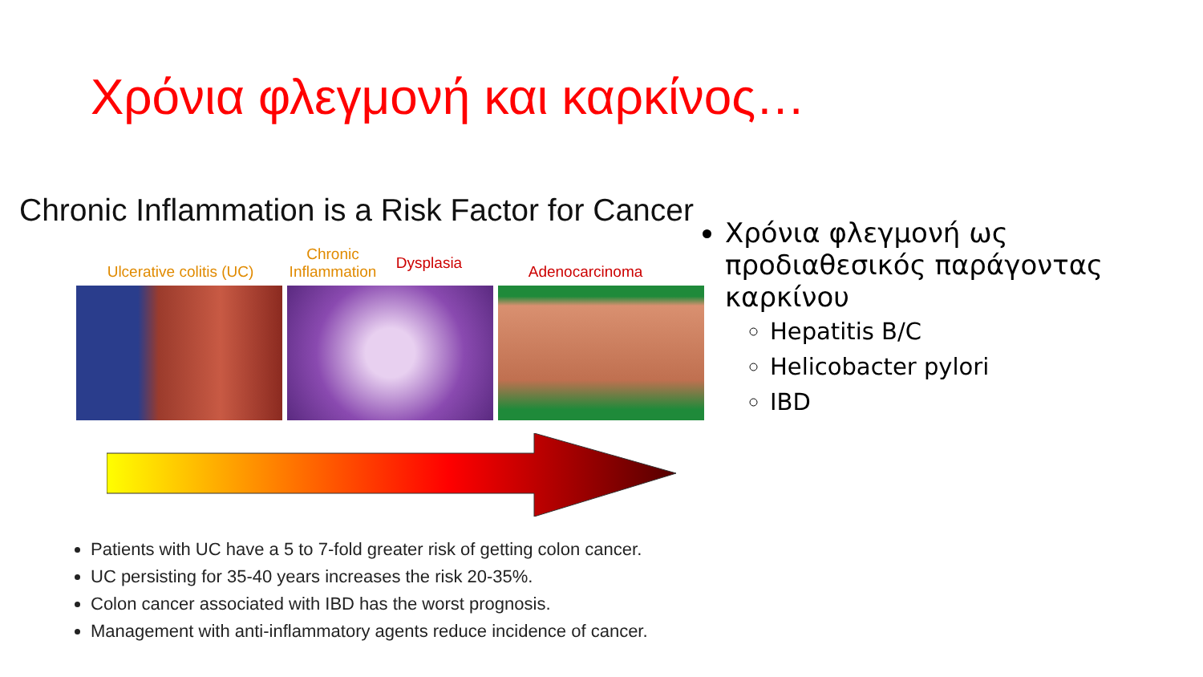Χρόνια φλεγμονή και καρκίνος…
Chronic Inflammation is a Risk Factor for Cancer
Ulcerative colitis (UC)
Chronic Inflammation
Dysplasia
Adenocarcinoma
Patients with UC have a 5 to 7-fold greater risk of getting colon cancer.
UC persisting for 35-40 years increases the risk 20-35%.
Colon cancer associated with IBD has the worst prognosis.
Management with anti-inflammatory agents reduce incidence of cancer.
Χρόνια φλεγμονή ως προδιαθεσικός παράγοντας καρκίνου
Hepatitis B/C
Helicobacter pylori
IBD